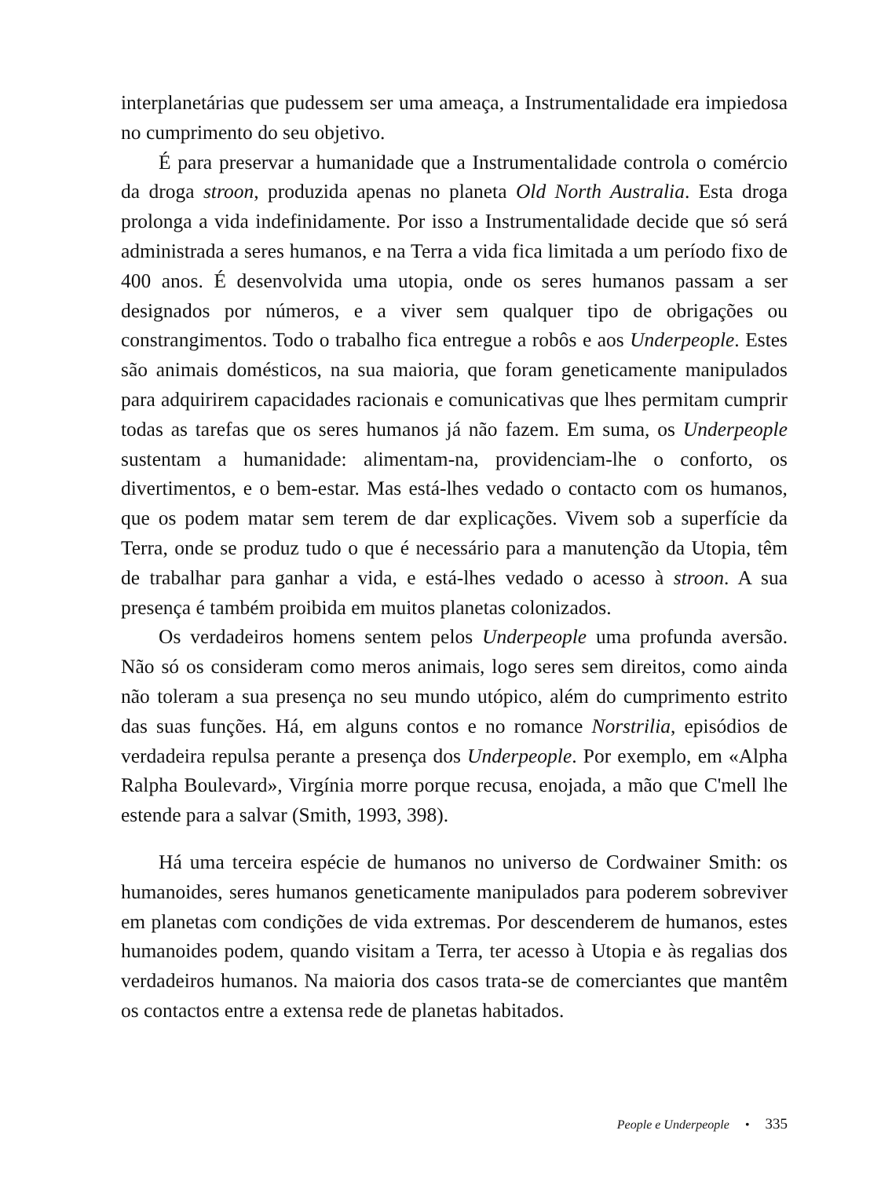interplanetárias que pudessem ser uma ameaça, a Instrumentalidade era impiedosa no cumprimento do seu objetivo.
É para preservar a humanidade que a Instrumentalidade controla o comércio da droga stroon, produzida apenas no planeta Old North Australia. Esta droga prolonga a vida indefinidamente. Por isso a Instrumentalidade decide que só será administrada a seres humanos, e na Terra a vida fica limitada a um período fixo de 400 anos. É desenvolvida uma utopia, onde os seres humanos passam a ser designados por números, e a viver sem qualquer tipo de obrigações ou constrangimentos. Todo o trabalho fica entregue a robôs e aos Underpeople. Estes são animais domésticos, na sua maioria, que foram geneticamente manipulados para adquirirem capacidades racionais e comunicativas que lhes permitam cumprir todas as tarefas que os seres humanos já não fazem. Em suma, os Underpeople sustentam a humanidade: alimentam-na, providenciam-lhe o conforto, os divertimentos, e o bem-estar. Mas está-lhes vedado o contacto com os humanos, que os podem matar sem terem de dar explicações. Vivem sob a superfície da Terra, onde se produz tudo o que é necessário para a manutenção da Utopia, têm de trabalhar para ganhar a vida, e está-lhes vedado o acesso à stroon. A sua presença é também proibida em muitos planetas colonizados.
Os verdadeiros homens sentem pelos Underpeople uma profunda aversão. Não só os consideram como meros animais, logo seres sem direitos, como ainda não toleram a sua presença no seu mundo utópico, além do cumprimento estrito das suas funções. Há, em alguns contos e no romance Norstrilia, episódios de verdadeira repulsa perante a presença dos Underpeople. Por exemplo, em «Alpha Ralpha Boulevard», Virgínia morre porque recusa, enojada, a mão que C'mell lhe estende para a salvar (Smith, 1993, 398).
Há uma terceira espécie de humanos no universo de Cordwainer Smith: os humanoides, seres humanos geneticamente manipulados para poderem sobreviver em planetas com condições de vida extremas. Por descenderem de humanos, estes humanoides podem, quando visitam a Terra, ter acesso à Utopia e às regalias dos verdadeiros humanos. Na maioria dos casos trata-se de comerciantes que mantêm os contactos entre a extensa rede de planetas habitados.
People e Underpeople • 335